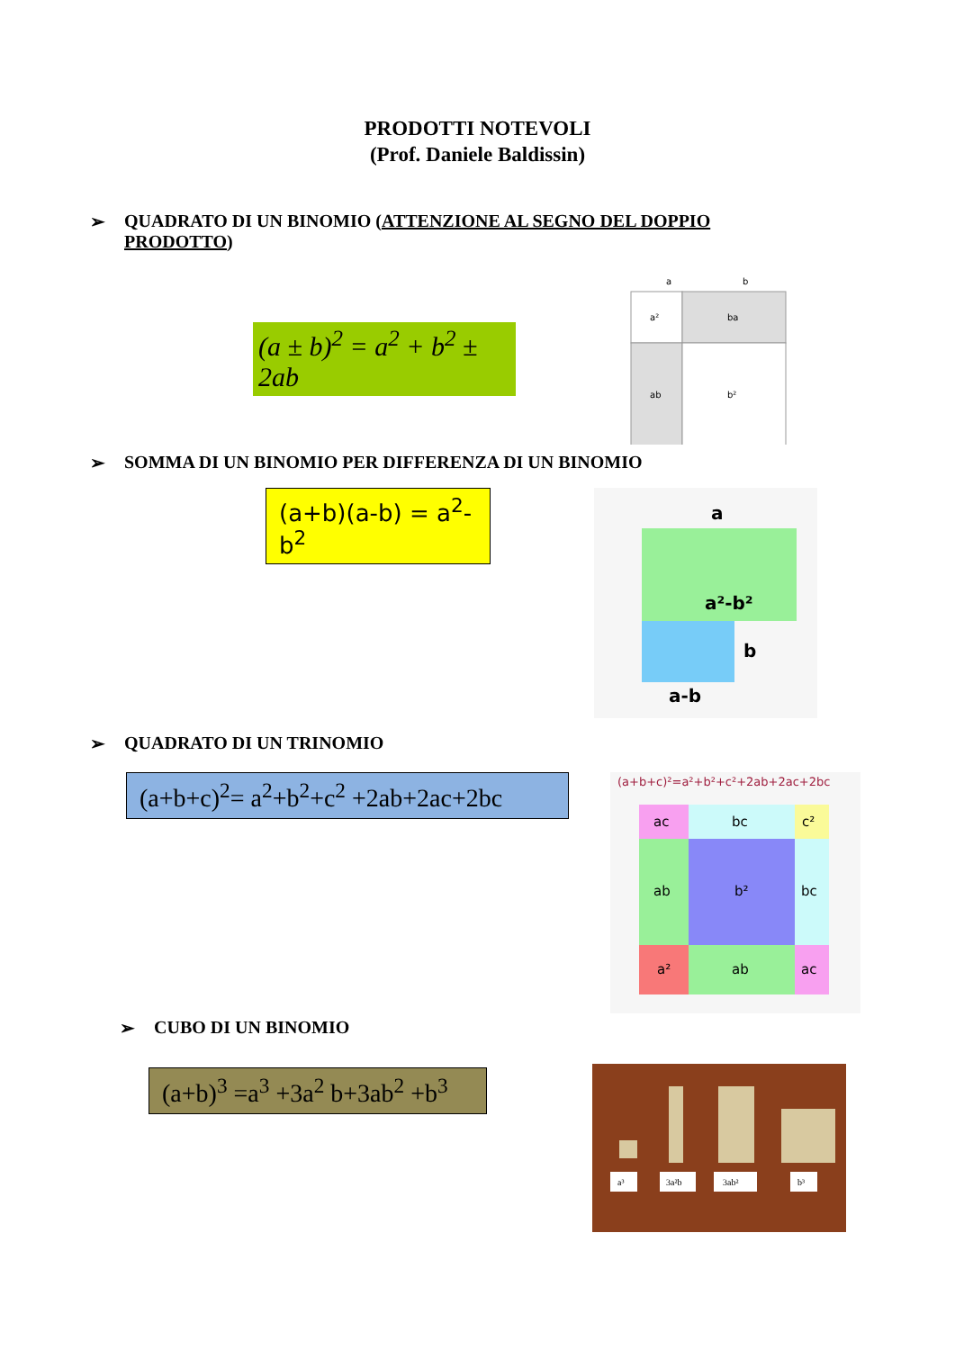PRODOTTI NOTEVOLI
(Prof. Daniele Baldissin)
➢ QUADRATO DI UN BINOMIO (ATTENZIONE AL SEGNO DEL DOPPIO PRODOTTO)
(a ± b)<sup>2</sup> = a<sup>2</sup> + b<sup>2</sup> ± 2ab
a
b
a²
ba
ab
b²
➢ SOMMA DI UN BINOMIO PER DIFFERENZA DI UN BINOMIO
(a+b)(a-b) = a<sup>2</sup>-b<sup>2</sup>
a
a²-b²
b
a-b
➢ QUADRATO DI UN TRINOMIO
(a+b+c)<sup>2</sup>= a<sup>2</sup>+b<sup>2</sup>+c<sup>2</sup> +2ab+2ac+2bc
(a+b+c)²=a²+b²+c²+2ab+2ac+2bc
ac
bc
c²
ab
b²
bc
a²
ab
ac
➢ CUBO DI UN BINOMIO
(a+b)<sup>3</sup> =a<sup>3</sup> +3a<sup>2</sup> b+3ab<sup>2</sup> +b<sup>3</sup>
a³
3a²b
3ab²
b³